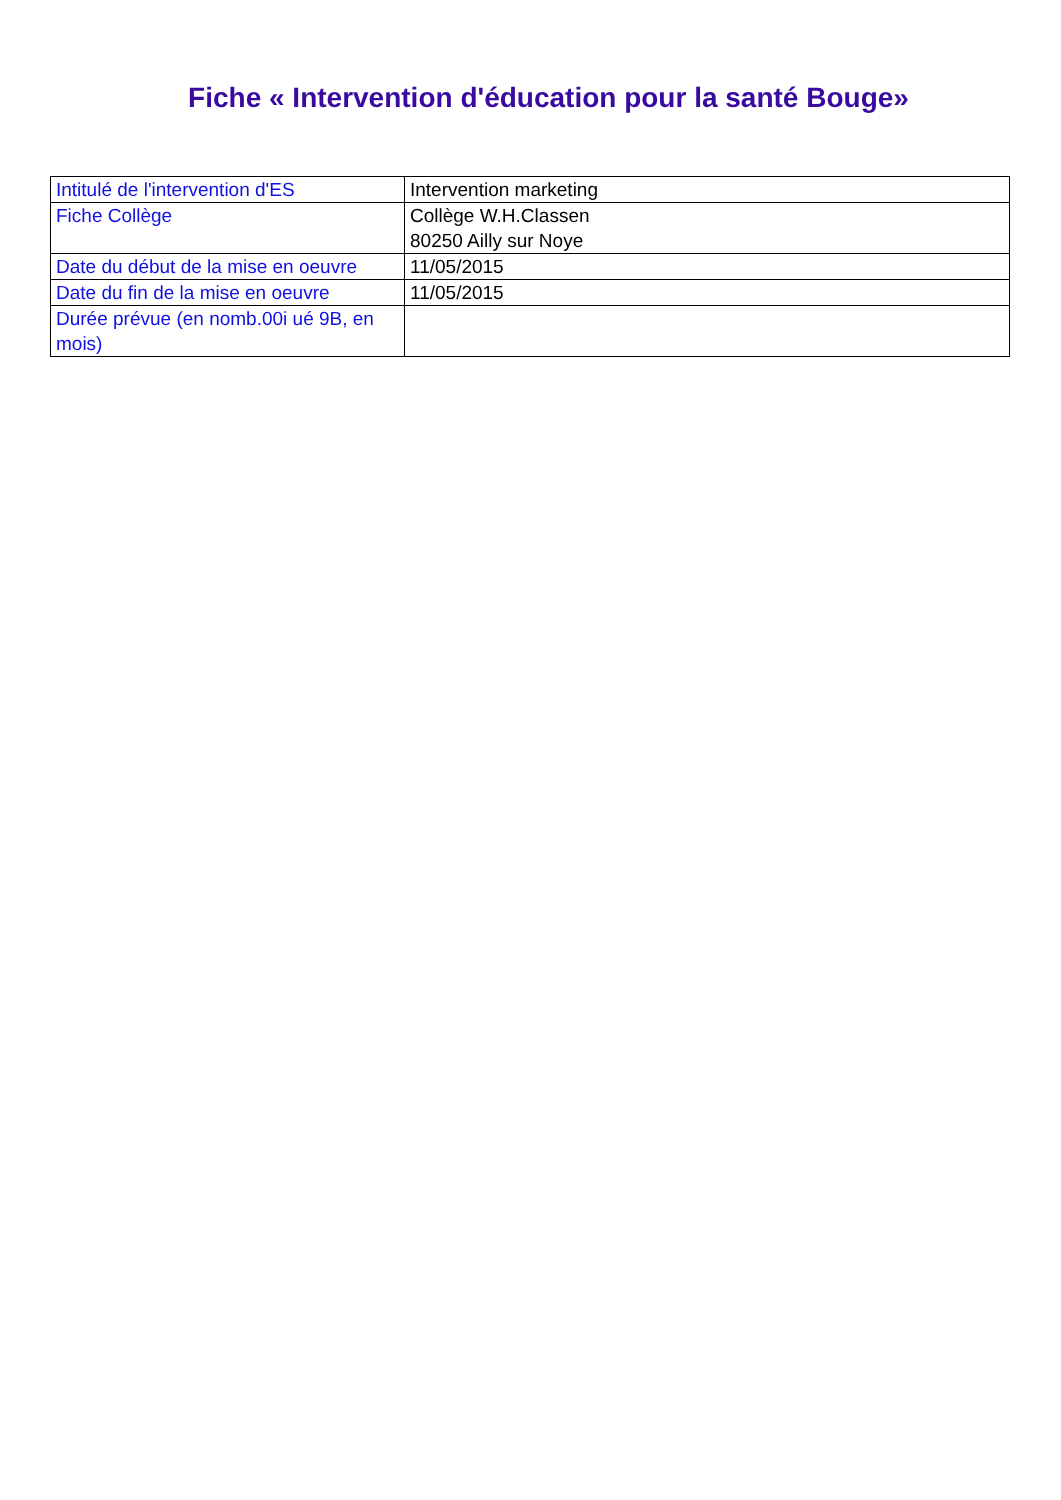Fiche « Intervention d'éducation pour la santé Bouge»
| Intitulé de l'intervention d'ES | Intervention marketing |
| Fiche Collège | Collège W.H.Classen 80250 Ailly sur Noye |
| Date du début de la mise en oeuvre | 11/05/2015 |
| Date du fin de la mise en oeuvre | 11/05/2015 |
| Durée prévue (en nomb.00i ué 9B, en mois) | |